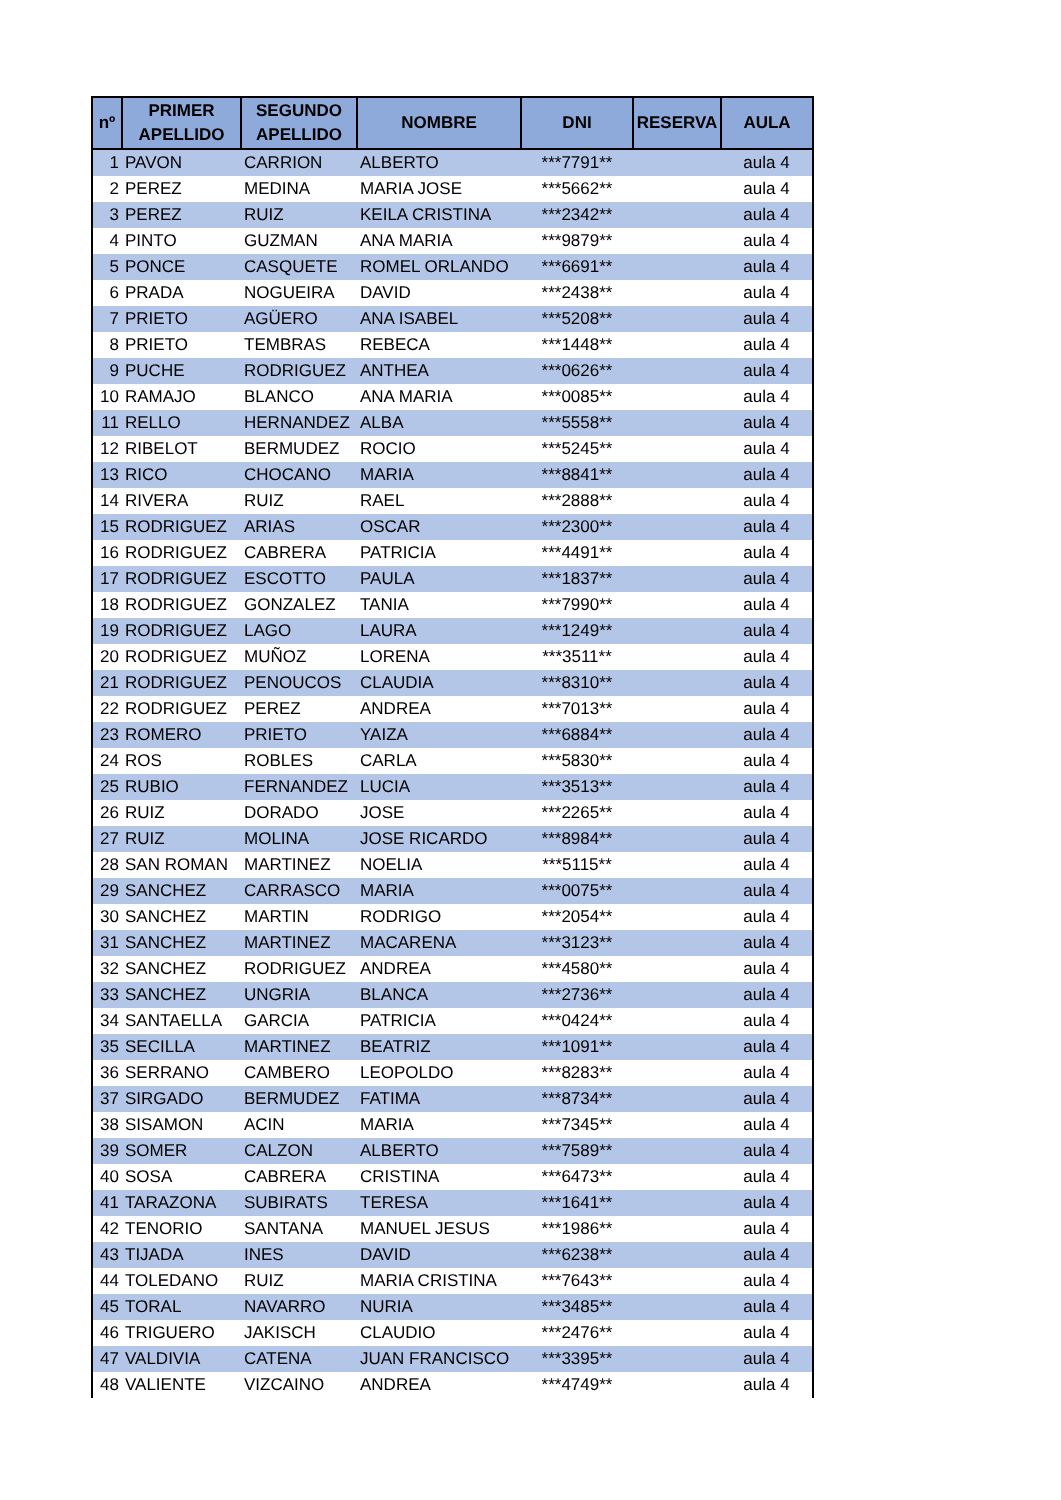| nº | PRIMER APELLIDO | SEGUNDO APELLIDO | NOMBRE | DNI | RESERVA | AULA |
| --- | --- | --- | --- | --- | --- | --- |
| 1 | PAVON | CARRION | ALBERTO | ***7791** | | aula 4 |
| 2 | PEREZ | MEDINA | MARIA JOSE | ***5662** | | aula 4 |
| 3 | PEREZ | RUIZ | KEILA CRISTINA | ***2342** | | aula 4 |
| 4 | PINTO | GUZMAN | ANA MARIA | ***9879** | | aula 4 |
| 5 | PONCE | CASQUETE | ROMEL ORLANDO | ***6691** | | aula 4 |
| 6 | PRADA | NOGUEIRA | DAVID | ***2438** | | aula 4 |
| 7 | PRIETO | AGÜERO | ANA ISABEL | ***5208** | | aula 4 |
| 8 | PRIETO | TEMBRAS | REBECA | ***1448** | | aula 4 |
| 9 | PUCHE | RODRIGUEZ | ANTHEA | ***0626** | | aula 4 |
| 10 | RAMAJO | BLANCO | ANA MARIA | ***0085** | | aula 4 |
| 11 | RELLO | HERNANDEZ | ALBA | ***5558** | | aula 4 |
| 12 | RIBELOT | BERMUDEZ | ROCIO | ***5245** | | aula 4 |
| 13 | RICO | CHOCANO | MARIA | ***8841** | | aula 4 |
| 14 | RIVERA | RUIZ | RAEL | ***2888** | | aula 4 |
| 15 | RODRIGUEZ | ARIAS | OSCAR | ***2300** | | aula 4 |
| 16 | RODRIGUEZ | CABRERA | PATRICIA | ***4491** | | aula 4 |
| 17 | RODRIGUEZ | ESCOTTO | PAULA | ***1837** | | aula 4 |
| 18 | RODRIGUEZ | GONZALEZ | TANIA | ***7990** | | aula 4 |
| 19 | RODRIGUEZ | LAGO | LAURA | ***1249** | | aula 4 |
| 20 | RODRIGUEZ | MUÑOZ | LORENA | ***3511** | | aula 4 |
| 21 | RODRIGUEZ | PENOUCOS | CLAUDIA | ***8310** | | aula 4 |
| 22 | RODRIGUEZ | PEREZ | ANDREA | ***7013** | | aula 4 |
| 23 | ROMERO | PRIETO | YAIZA | ***6884** | | aula 4 |
| 24 | ROS | ROBLES | CARLA | ***5830** | | aula 4 |
| 25 | RUBIO | FERNANDEZ | LUCIA | ***3513** | | aula 4 |
| 26 | RUIZ | DORADO | JOSE | ***2265** | | aula 4 |
| 27 | RUIZ | MOLINA | JOSE RICARDO | ***8984** | | aula 4 |
| 28 | SAN ROMAN | MARTINEZ | NOELIA | ***5115** | | aula 4 |
| 29 | SANCHEZ | CARRASCO | MARIA | ***0075** | | aula 4 |
| 30 | SANCHEZ | MARTIN | RODRIGO | ***2054** | | aula 4 |
| 31 | SANCHEZ | MARTINEZ | MACARENA | ***3123** | | aula 4 |
| 32 | SANCHEZ | RODRIGUEZ | ANDREA | ***4580** | | aula 4 |
| 33 | SANCHEZ | UNGRIA | BLANCA | ***2736** | | aula 4 |
| 34 | SANTAELLA | GARCIA | PATRICIA | ***0424** | | aula 4 |
| 35 | SECILLA | MARTINEZ | BEATRIZ | ***1091** | | aula 4 |
| 36 | SERRANO | CAMBERO | LEOPOLDO | ***8283** | | aula 4 |
| 37 | SIRGADO | BERMUDEZ | FATIMA | ***8734** | | aula 4 |
| 38 | SISAMON | ACIN | MARIA | ***7345** | | aula 4 |
| 39 | SOMER | CALZON | ALBERTO | ***7589** | | aula 4 |
| 40 | SOSA | CABRERA | CRISTINA | ***6473** | | aula 4 |
| 41 | TARAZONA | SUBIRATS | TERESA | ***1641** | | aula 4 |
| 42 | TENORIO | SANTANA | MANUEL JESUS | ***1986** | | aula 4 |
| 43 | TIJADA | INES | DAVID | ***6238** | | aula 4 |
| 44 | TOLEDANO | RUIZ | MARIA CRISTINA | ***7643** | | aula 4 |
| 45 | TORAL | NAVARRO | NURIA | ***3485** | | aula 4 |
| 46 | TRIGUERO | JAKISCH | CLAUDIO | ***2476** | | aula 4 |
| 47 | VALDIVIA | CATENA | JUAN FRANCISCO | ***3395** | | aula 4 |
| 48 | VALIENTE | VIZCAINO | ANDREA | ***4749** | | aula 4 |